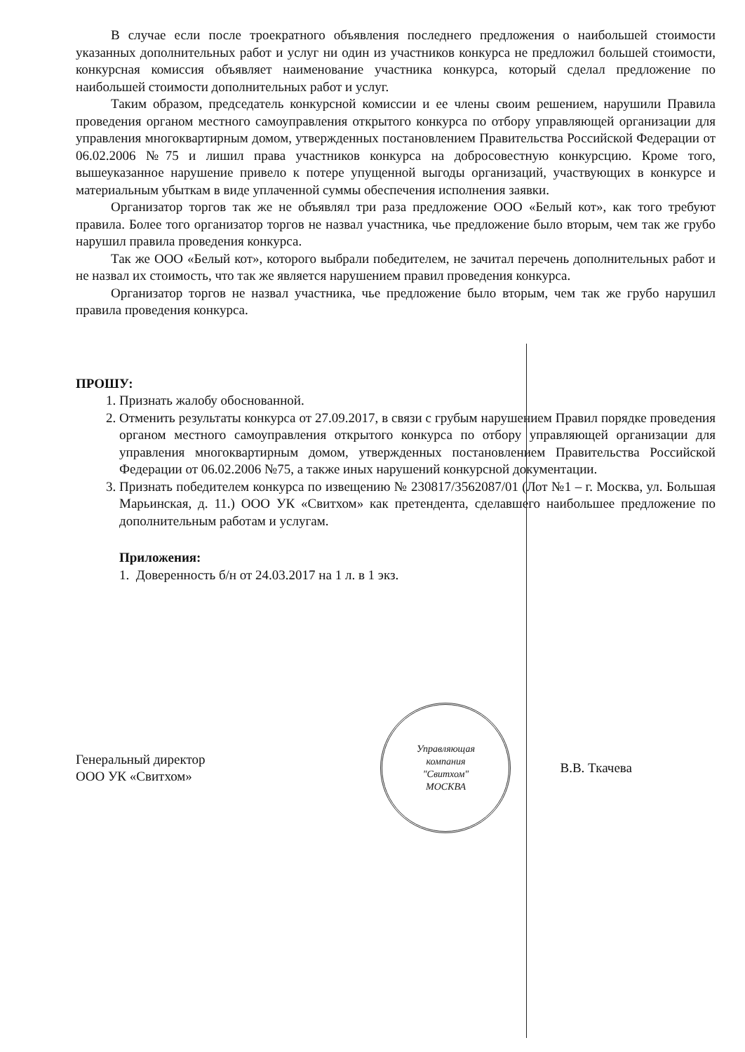В случае если после троекратного объявления последнего предложения о наибольшей стоимости указанных дополнительных работ и услуг ни один из участников конкурса не предложил большей стоимости, конкурсная комиссия объявляет наименование участника конкурса, который сделал предложение по наибольшей стоимости дополнительных работ и услуг.
Таким образом, председатель конкурсной комиссии и ее члены своим решением, нарушили Правила проведения органом местного самоуправления открытого конкурса по отбору управляющей организации для управления многоквартирным домом, утвержденных постановлением Правительства Российской Федерации от 06.02.2006 №75 и лишил права участников конкурса на добросовестную конкурсцию. Кроме того, вышеуказанное нарушение привело к потере упущенной выгоды организаций, участвующих в конкурсе и материальным убыткам в виде уплаченной суммы обеспечения исполнения заявки.
Организатор торгов так же не объявлял три раза предложение ООО «Белый кот», как того требуют правила. Более того организатор торгов не назвал участника, чье предложение было вторым, чем так же грубо нарушил правила проведения конкурса.
Так же ООО «Белый кот», которого выбрали победителем, не зачитал перечень дополнительных работ и не назвал их стоимость, что так же является нарушением правил проведения конкурса.
Организатор торгов не назвал участника, чье предложение было вторым, чем так же грубо нарушил правила проведения конкурса.
ПРОШУ:
1. Признать жалобу обоснованной.
2. Отменить результаты конкурса от 27.09.2017, в связи с грубым нарушением Правил порядке проведения органом местного самоуправления открытого конкурса по отбору управляющей организации для управления многоквартирным домом, утвержденных постановлением Правительства Российской Федерации от 06.02.2006 №75, а также иных нарушений конкурсной документации.
3. Признать победителем конкурса по извещению № 230817/3562087/01 (Лот №1 – г. Москва, ул. Большая Марьинская, д. 11.) ООО УК «Свитхом» как претендента, сделавшего наибольшее предложение по дополнительным работам и услугам.
Приложения:
1. Доверенность б/н от 24.03.2017 на 1 л. в 1 экз.
Генеральный директор
ООО УК «Свитхом»
Управляющая
компания
"Свитхом"
МОСКВА
В.В. Ткачева